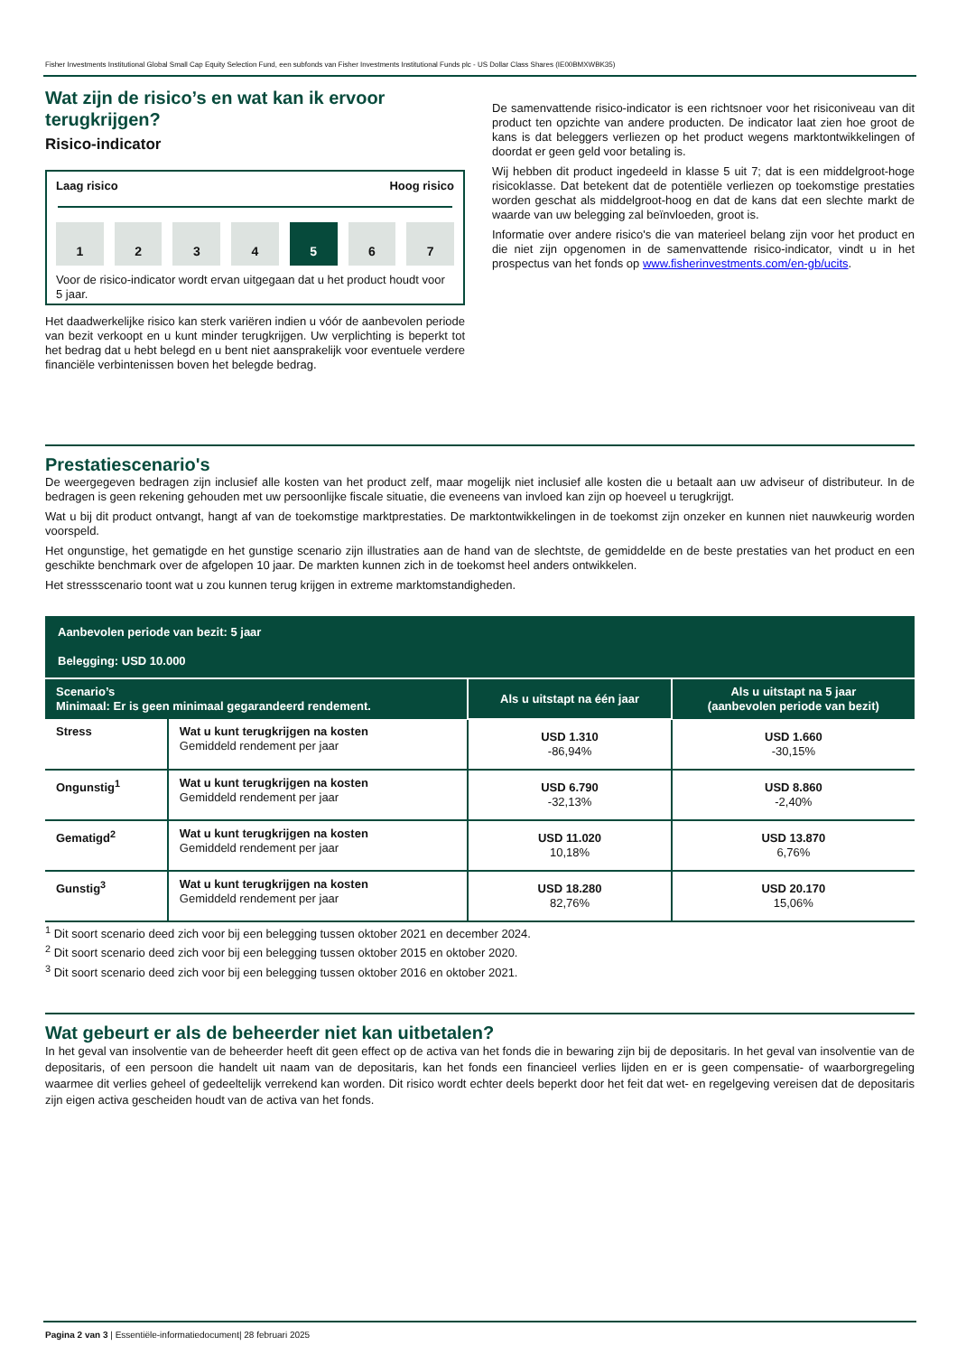Fisher Investments Institutional Global Small Cap Equity Selection Fund, een subfonds van Fisher Investments Institutional Funds plc - US Dollar Class Shares (IE00BMXWBK35)
Wat zijn de risico’s en wat kan ik ervoor terugkrijgen?
Risico-indicator
Laag risico Hoog risico
1 2 3 4 5 6 7
Voor de risico-indicator wordt ervan uitgegaan dat u het product houdt voor 5 jaar.
Het daadwerkelijke risico kan sterk variëren indien u vóór de aanbevolen periode van bezit verkoopt en u kunt minder terugkrijgen. Uw verplichting is beperkt tot het bedrag dat u hebt belegd en u bent niet aansprakelijk voor eventuele verdere financiële verbintenissen boven het belegde bedrag.
De samenvattende risico-indicator is een richtsnoer voor het risiconiveau van dit product ten opzichte van andere producten. De indicator laat zien hoe groot de kans is dat beleggers verliezen op het product wegens marktontwikkelingen of doordat er geen geld voor betaling is.
Wij hebben dit product ingedeeld in klasse 5 uit 7; dat is een middelgroot-hoge risicoklasse. Dat betekent dat de potentiële verliezen op toekomstige prestaties worden geschat als middelgroot-hoog en dat de kans dat een slechte markt de waarde van uw belegging zal beïnvloeden, groot is.
Informatie over andere risico's die van materieel belang zijn voor het product en die niet zijn opgenomen in de samenvattende risico-indicator, vindt u in het prospectus van het fonds op www.fisherinvestments.com/en-gb/ucits.
Prestatiescenario's
De weergegeven bedragen zijn inclusief alle kosten van het product zelf, maar mogelijk niet inclusief alle kosten die u betaalt aan uw adviseur of distributeur. In de bedragen is geen rekening gehouden met uw persoonlijke fiscale situatie, die eveneens van invloed kan zijn op hoeveel u terugkrijgt.
Wat u bij dit product ontvangt, hangt af van de toekomstige marktprestaties. De marktontwikkelingen in de toekomst zijn onzeker en kunnen niet nauwkeurig worden voorspeld.
Het ongunstige, het gematigde en het gunstige scenario zijn illustraties aan de hand van de slechtste, de gemiddelde en de beste prestaties van het product en een geschikte benchmark over de afgelopen 10 jaar. De markten kunnen zich in de toekomst heel anders ontwikkelen.
Het stressscenario toont wat u zou kunnen terug krijgen in extreme marktomstandigheden.
| Aanbevolen periode van bezit: 5 jaar Belegging: USD 10.000 | | | |
| --- | --- | --- | --- |
| Scenario’s Minimaal: Er is geen minimaal gegarandeerd rendement. | | Als u uitstapt na één jaar | Als u uitstapt na 5 jaar (aanbevolen periode van bezit) |
| Stress | Wat u kunt terugkrijgen na kosten Gemiddeld rendement per jaar | USD 1.310 -86,94% | USD 1.660 -30,15% |
| Ongunstig<sup>1</sup> | Wat u kunt terugkrijgen na kosten Gemiddeld rendement per jaar | USD 6.790 -32,13% | USD 8.860 -2,40% |
| Gematigd<sup>2</sup> | Wat u kunt terugkrijgen na kosten Gemiddeld rendement per jaar | USD 11.020 10,18% | USD 13.870 6,76% |
| Gunstig<sup>3</sup> | Wat u kunt terugkrijgen na kosten Gemiddeld rendement per jaar | USD 18.280 82,76% | USD 20.170 15,06% |
<sup>1</sup> Dit soort scenario deed zich voor bij een belegging tussen oktober 2021 en december 2024.
<sup>2</sup> Dit soort scenario deed zich voor bij een belegging tussen oktober 2015 en oktober 2020.
<sup>3</sup> Dit soort scenario deed zich voor bij een belegging tussen oktober 2016 en oktober 2021.
Wat gebeurt er als de beheerder niet kan uitbetalen?
In het geval van insolventie van de beheerder heeft dit geen effect op de activa van het fonds die in bewaring zijn bij de depositaris. In het geval van insolventie van de depositaris, of een persoon die handelt uit naam van de depositaris, kan het fonds een financieel verlies lijden en er is geen compensatie- of waarborgregeling waarmee dit verlies geheel of gedeeltelijk verrekend kan worden. Dit risico wordt echter deels beperkt door het feit dat wet- en regelgeving vereisen dat de depositaris zijn eigen activa gescheiden houdt van de activa van het fonds.
Pagina 2 van 3 | Essentiële-informatiedocument| 28 februari 2025